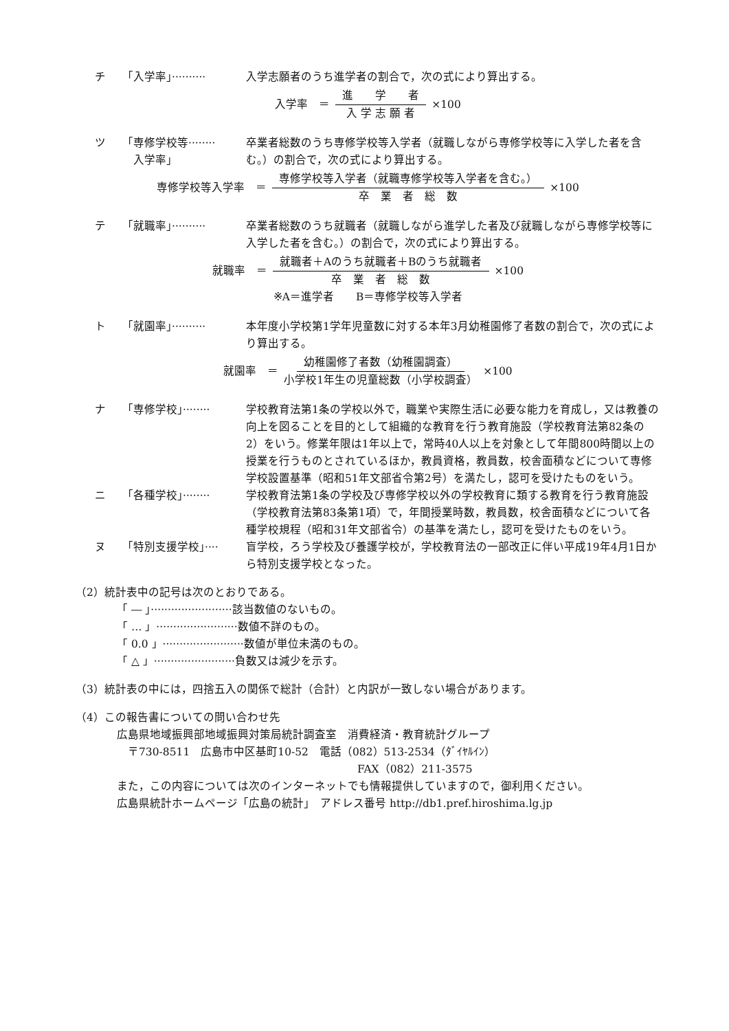チ 「入学率」·········· 入学志願者のうち進学者の割合で，次の式により算出する。
入学率　＝ 進　　学　　者 入 学 志 願 者 ×100
ツ 「専修学校等········
　入学率」 卒業者総数のうち専修学校等入学者（就職しながら専修学校等に入学した者を含む。）の割合で，次の式により算出する。
専修学校等入学率　＝ 専修学校等入学者（就職専修学校等入学者を含む。） 卒　業　者　総　数 ×100
テ 「就職率」·········· 卒業者総数のうち就職者（就職しながら進学した者及び就職しながら専修学校等に入学した者を含む。）の割合で，次の式により算出する。
就職率　＝ 就職者＋Aのうち就職者＋Bのうち就職者 卒　業　者　総　数 ×100
※A＝進学者　　B＝専修学校等入学者
ト 「就園率」·········· 本年度小学校第1学年児童数に対する本年3月幼稚園修了者数の割合で，次の式により算出する。
就園率　＝ 幼稚園修了者数（幼稚園調査） 小学校1年生の児童総数（小学校調査） ×100
ナ 「専修学校」········ 学校教育法第1条の学校以外で，職業や実際生活に必要な能力を育成し，又は教養の向上を図ることを目的として組織的な教育を行う教育施設（学校教育法第82条の2）をいう。修業年限は1年以上で，常時40人以上を対象として年間800時間以上の授業を行うものとされているほか，教員資格，教員数，校舎面積などについて専修学校設置基準（昭和51年文部省令第2号）を満たし，認可を受けたものをいう。
ニ 「各種学校」········ 学校教育法第1条の学校及び専修学校以外の学校教育に類する教育を行う教育施設（学校教育法第83条第1項）で，年間授業時数，教員数，校舎面積などについて各種学校規程（昭和31年文部省令）の基準を満たし，認可を受けたものをいう。
ヌ 「特別支援学校」···· 盲学校，ろう学校及び養護学校が，学校教育法の一部改正に伴い平成19年4月1日から特別支援学校となった。
（2）統計表中の記号は次のとおりである。
「 ― 」························該当数値のないもの。
「 … 」························数値不詳のもの。
「 0.0 」························数値が単位未満のもの。
「 △ 」························負数又は減少を示す。
（3）統計表の中には，四捨五入の関係で総計（合計）と内訳が一致しない場合があります。
（4）この報告書についての問い合わせ先
広島県地域振興部地域振興対策局統計調査室　消費経済・教育統計グループ
　〒730-8511　広島市中区基町10-52　電話（082）513-2534（ﾀﾞｲﾔﾙｲﾝ）
FAX（082）211-3575
また，この内容については次のインターネットでも情報提供していますので，御利用ください。
広島県統計ホームページ「広島の統計」　アドレス番号 http://db1.pref.hiroshima.lg.jp